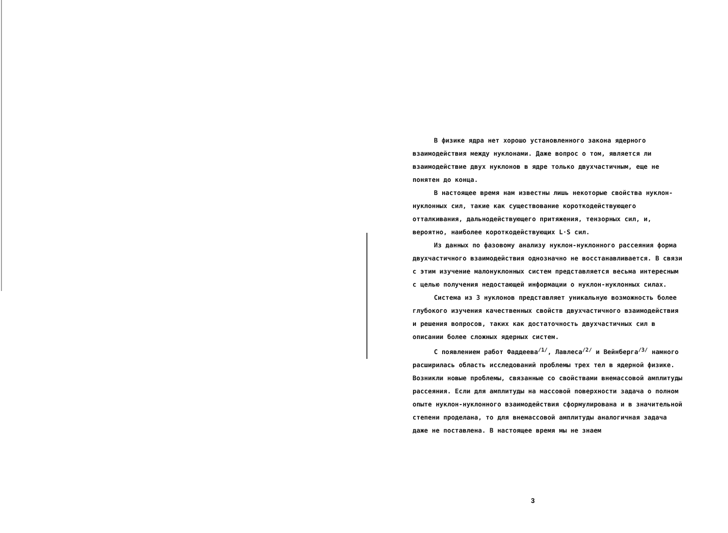В физике ядра нет хорошо установленного закона ядерного взаимодействия между нуклонами. Даже вопрос о том, является ли взаимодействие двух нуклонов в ядре только двухчастичным, еще не понятен до конца.
В настоящее время нам известны лишь некоторые свойства нуклон-нуклонных сил, такие как существование короткодействующего отталкивания, дальнодействующего притяжения, тензорных сил, и, вероятно, наиболее короткодействующих L·S сил.
Из данных по фазовому анализу нуклон-нуклонного рассеяния форма двухчастичного взаимодействия однозначно не восстанавливается. В связи с этим изучение малонуклонных систем представляется весьма интересным с целью получения недостающей информации о нуклон-нуклонных силах.
Система из 3 нуклонов представляет уникальную возможность более глубокого изучения качественных свойств двухчастичного взаимодействия и решения вопросов, таких как достаточность двухчастичных сил в описании более сложных ядерных систем.
С появлением работ Фаддеева<sup>/1/</sup>, Лавлеса<sup>/2/</sup> и Вейнберга<sup>/3/</sup> намного расширилась область исследований проблемы трех тел в ядерной физике. Возникли новые проблемы, связанные со свойствами внемассовой амплитуды рассеяния. Если для амплитуды на массовой поверхности задача о полном опыте нуклон-нуклонного взаимодействия сформулирована и в значительной степени проделана, то для внемассовой амплитуды аналогичная задача даже не поставлена. В настоящее время мы не знаем
3